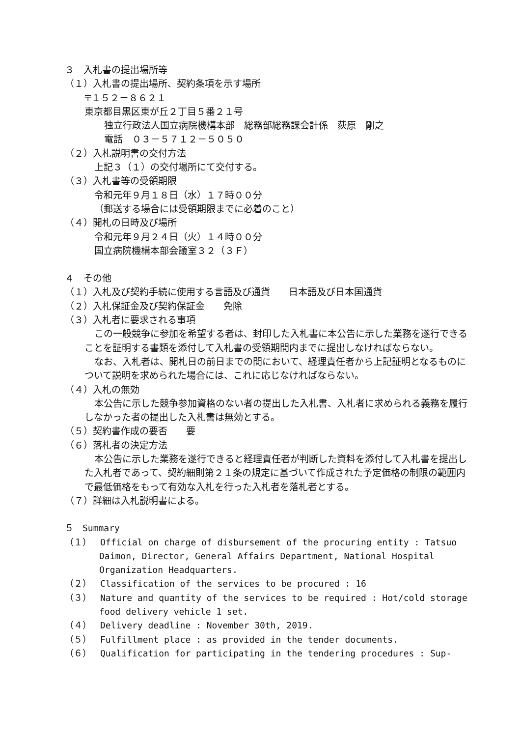３　入札書の提出場所等
（１）入札書の提出場所、契約条項を示す場所
〒１５２－８６２１
東京都目黒区東が丘２丁目５番２１号
独立行政法人国立病院機構本部　総務部総務課会計係　荻原　剛之
電話　０３－５７１２－５０５０
（２）入札説明書の交付方法
上記３（１）の交付場所にて交付する。
（３）入札書等の受領期限
令和元年９月１８日（水）１７時００分
（郵送する場合には受領期限までに必着のこと）
（４）開札の日時及び場所
令和元年９月２４日（火）１４時００分
国立病院機構本部会議室３２（３Ｆ）
４　その他
（１）入札及び契約手続に使用する言語及び通貨　　日本語及び日本国通貨
（２）入札保証金及び契約保証金　　免除
（３）入札者に要求される事項
この一般競争に参加を希望する者は、封印した入札書に本公告に示した業務を遂行できることを証明する書類を添付して入札書の受領期間内までに提出しなければならない。
なお、入札者は、開札日の前日までの間において、経理責任者から上記証明となるものについて説明を求められた場合には、これに応じなければならない。
（４）入札の無効
本公告に示した競争参加資格のない者の提出した入札書、入札者に求められる義務を履行しなかった者の提出した入札書は無効とする。
（５）契約書作成の要否　　要
（６）落札者の決定方法
本公告に示した業務を遂行できると経理責任者が判断した資料を添付して入札書を提出した入札者であって、契約細則第２１条の規定に基づいて作成された予定価格の制限の範囲内で最低価格をもって有効な入札を行った入札者を落札者とする。
（７）詳細は入札説明書による。
５　Summary
（１）　Official on charge of disbursement of the procuring entity : Tatsuo Daimon, Director, General Affairs Department, National Hospital Organization Headquarters.
（２）　Classification of the services to be procured : 16
（３）　Nature and quantity of the services to be required : Hot/cold storage food delivery vehicle 1 set.
（４）　Delivery deadline : November 30th, 2019.
（５）　Fulfillment place : as provided in the tender documents.
（６）　Qualification for participating in the tendering procedures : Sup-